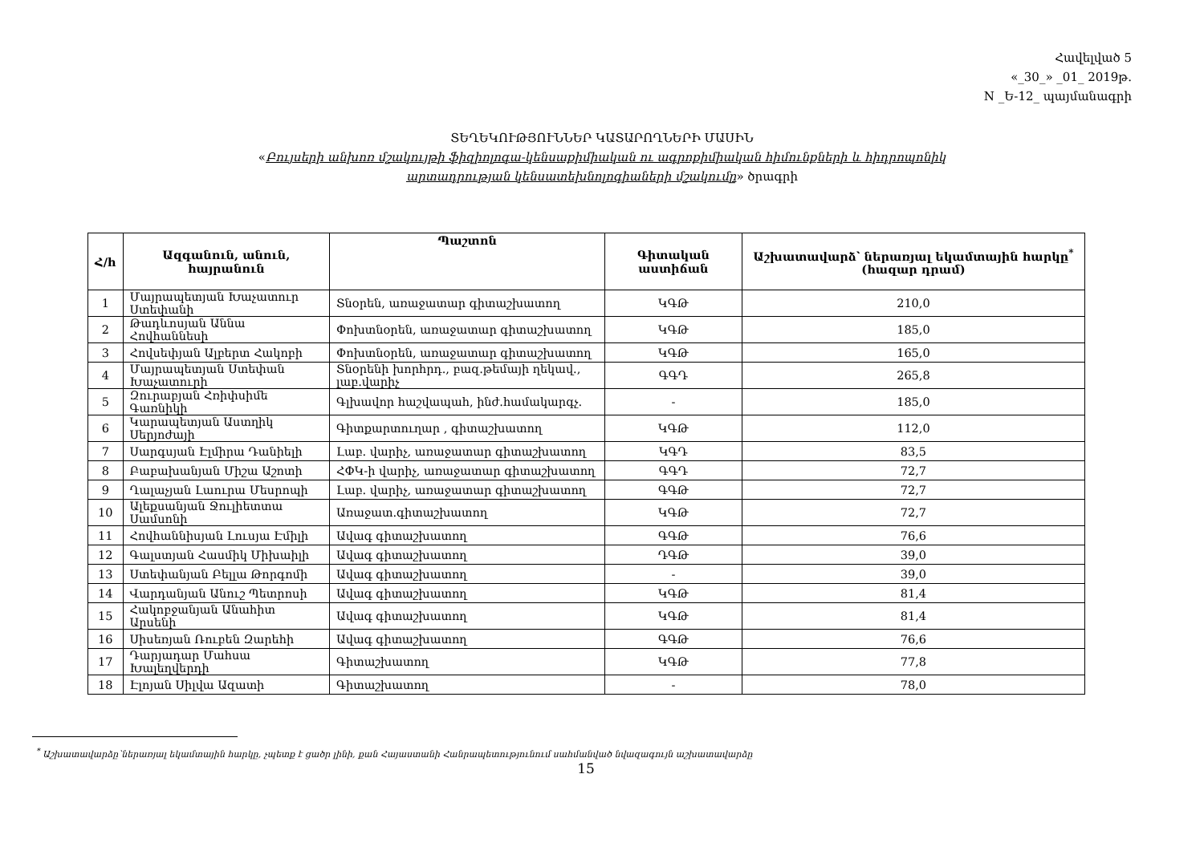Հավելված 5
«_30_» _01_ 2019թ.
N _Ե-12_ պայմանագրի
ՏԵՂԵԿՈՒԹՅՈՒՆՆԵՐ ԿԱՏԱՐՈՂՆԵՐԻ ՄԱՍԻՆ
«Բույսերի անխոռ մշակույթի ֆիզիոլոգա-կենսաքիմիական ու ագրոքիմիական հիմունքների և հիդրոպոնիկ
արտադրության կենսատեխնոլոգիաների մշակումը» ծրագրի
| Հ/h | Ազգանուն, անուն, հայրանուն | Պաշտոն | Գիտական աստիճան | Աշխատավարձ՝ ներառյալ եկամտային հարկը<sup>*</sup> (հազար դրամ) |
| --- | --- | --- | --- | --- |
| 1 | Մայրապետյան Խաչատուր Ստեփանի | Տնօրեն, առաջատար գիտաշխատող | ԿԳԹ | 210,0 |
| 2 | Թադևոսյան Աննա Հովհաննեսի | Փոխտնօրեն, առաջատար գիտաշխատող | ԿԳԹ | 185,0 |
| 3 | Հովսեփյան Ալբերտ Հակոբի | Փոխտնօրեն, առաջատար գիտաշխատող | ԿԳԹ | 165,0 |
| 4 | Մայրապետյան Ստեփան Խաչատուրի | Տնօրենի խորհրդ., բազ.թեմայի ղեկավ., լաբ.վարիչ | ԳԳԴ | 265,8 |
| 5 | Զուրաբյան Հռիփսիմե Գառնիկի | Գլխավոր հաշվապահ, ինժ.համակարգչ. | - | 185,0 |
| 6 | Կարապետյան Աստղիկ Սերյոժայի | Գիտքարտուղար , գիտաշխատող | ԿԳԹ | 112,0 |
| 7 | Սարգսյան Էլմիրա Դանիելի | Լաբ. վարիչ, առաջատար գիտաշխատող | ԿԳԴ | 83,5 |
| 8 | Բաբախանյան Միշա Աշոտի | ՀՓԿ-ի վարիչ, առաջատար գիտաշխատող | ԳԳԴ | 72,7 |
| 9 | Ղալաչյան Լաուրա Մեսրոպի | Լաբ. վարիչ, առաջատար գիտաշխատող | ԳԳԹ | 72,7 |
| 10 | Ալեքսանյան Ջուլիետտա Սամսոնի | Առաջատ.գիտաշխատող | ԿԳԹ | 72,7 |
| 11 | Հովհաննիսյան Լուսյա Էմիլի | Ավագ գիտաշխատող | ԳԳԹ | 76,6 |
| 12 | Գալստյան Հասմիկ Միխաիլի | Ավագ գիտաշխատող | ԴԳԹ | 39,0 |
| 13 | Ստեփանյան Բելլա Թորգոմի | Ավագ գիտաշխատող | - | 39,0 |
| 14 | Վարդանյան Անուշ Պետրոսի | Ավագ գիտաշխատող | ԿԳԹ | 81,4 |
| 15 | Հակոբջանյան Անահիտ Արսենի | Ավագ գիտաշխատող | ԿԳԹ | 81,4 |
| 16 | Սիսեռյան Ռուբեն Զարեհի | Ավագ գիտաշխատող | ԳԳԹ | 76,6 |
| 17 | Դարյադար Մահսա Խալեղվերդի | Գիտաշխատող | ԿԳԹ | 77,8 |
| 18 | Էլոյան Սիլվա Ազատի | Գիտաշխատող | - | 78,0 |
<sup>*</sup> Աշխատավարձը՝ներառյալ եկամտային հարկը, չպետք է ցածր լինի, քան Հայաստանի Հանրապետությունում սահմանված նվազագույն աշխատավարձը
15